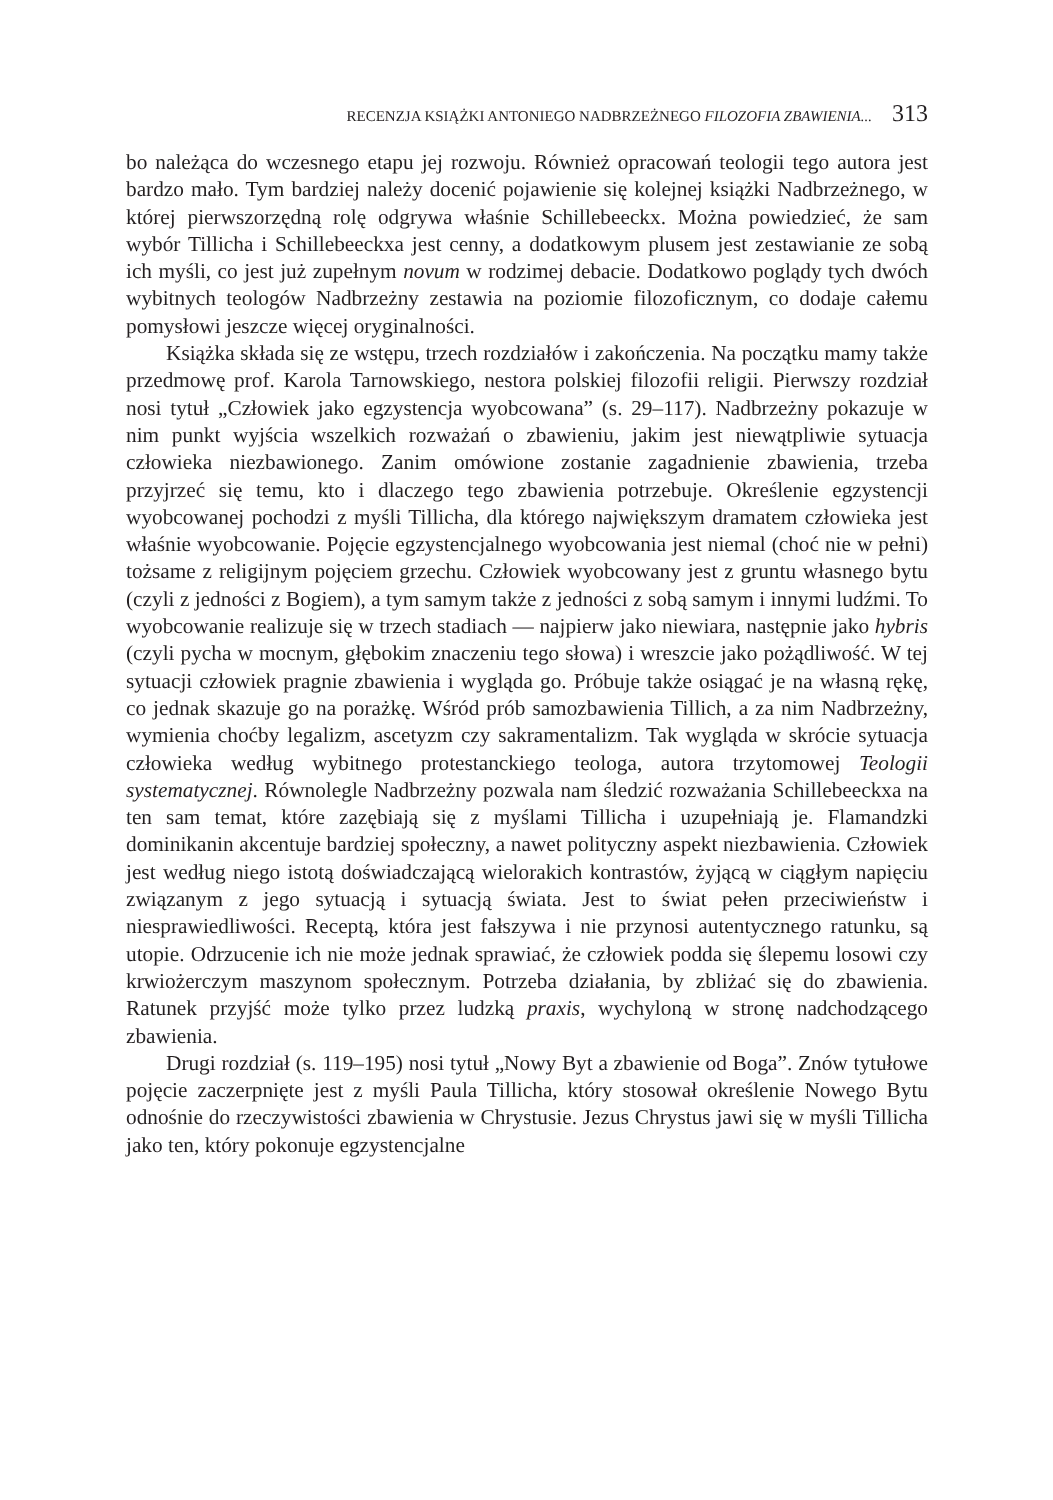RECENZJA KSIĄŻKI ANTONIEGO NADBRZEŻNEGO FILOZOFIA ZBAWIENIA... 313
bo należąca do wczesnego etapu jej rozwoju. Również opracowań teologii tego autora jest bardzo mało. Tym bardziej należy docenić pojawienie się kolejnej książki Nadbrzeżnego, w której pierwszorzędną rolę odgrywa właśnie Schillebeeckx. Można powiedzieć, że sam wybór Tillicha i Schillebeeckxa jest cenny, a dodatkowym plusem jest zestawianie ze sobą ich myśli, co jest już zupełnym novum w rodzimej debacie. Dodatkowo poglądy tych dwóch wybitnych teologów Nadbrzeżny zestawia na poziomie filozoficznym, co dodaje całemu pomysłowi jeszcze więcej oryginalności.
Książka składa się ze wstępu, trzech rozdziałów i zakończenia. Na początku mamy także przedmowę prof. Karola Tarnowskiego, nestora polskiej filozofii religii. Pierwszy rozdział nosi tytuł „Człowiek jako egzystencja wyobcowana” (s. 29–117). Nadbrzeżny pokazuje w nim punkt wyjścia wszelkich rozważań o zbawieniu, jakim jest niewątpliwie sytuacja człowieka niezbawionego. Zanim omówione zostanie zagadnienie zbawienia, trzeba przyjrzeć się temu, kto i dlaczego tego zbawienia potrzebuje. Określenie egzystencji wyobcowanej pochodzi z myśli Tillicha, dla którego największym dramatem człowieka jest właśnie wyobcowanie. Pojęcie egzystencjalnego wyobcowania jest niemal (choć nie w pełni) tożsame z religijnym pojęciem grzechu. Człowiek wyobcowany jest z gruntu własnego bytu (czyli z jedności z Bogiem), a tym samym także z jedności z sobą samym i innymi ludźmi. To wyobcowanie realizuje się w trzech stadiach — najpierw jako niewiara, następnie jako hybris (czyli pycha w mocnym, głębokim znaczeniu tego słowa) i wreszcie jako pożądliwość. W tej sytuacji człowiek pragnie zbawienia i wygląda go. Próbuje także osiągać je na własną rękę, co jednak skazuje go na porażkę. Wśród prób samozbawienia Tillich, a za nim Nadbrzeżny, wymienia choćby legalizm, ascetyzm czy sakramentalizm. Tak wygląda w skrócie sytuacja człowieka według wybitnego protestanckiego teologa, autora trzytomowej Teologii systematycznej. Równolegle Nadbrzeżny pozwala nam śledzić rozważania Schillebeeckxa na ten sam temat, które zazębiają się z myślami Tillicha i uzupełniają je. Flamandzki dominikanin akcentuje bardziej społeczny, a nawet polityczny aspekt niezbawienia. Człowiek jest według niego istotą doświadczającą wielorakich kontrastów, żyjącą w ciągłym napięciu związanym z jego sytuacją i sytuacją świata. Jest to świat pełen przeciwieństw i niesprawiedliwości. Receptą, która jest fałszywa i nie przynosi autentycznego ratunku, są utopie. Odrzucenie ich nie może jednak sprawiać, że człowiek podda się ślepemu losowi czy krwiożerczym maszynom społecznym. Potrzeba działania, by zbliżać się do zbawienia. Ratunek przyjść może tylko przez ludzką praxis, wychyloną w stronę nadchodzącego zbawienia.
Drugi rozdział (s. 119–195) nosi tytuł „Nowy Byt a zbawienie od Boga”. Znów tytułowe pojęcie zaczerpnięte jest z myśli Paula Tillicha, który stosował określenie Nowego Bytu odnośnie do rzeczywistości zbawienia w Chrystusie. Jezus Chrystus jawi się w myśli Tillicha jako ten, który pokonuje egzystencjalne